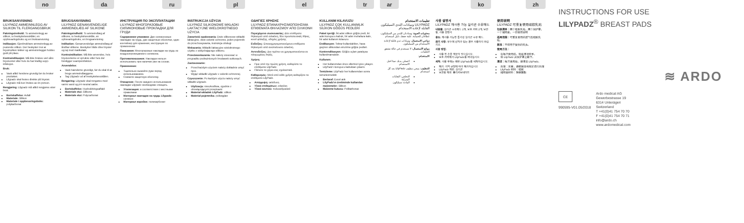no
BRUKSANVISNING
LILYPADZ AMMEINNLEGG AV SILIKON TIL FLERGANGSBRUK
Pakningsinnhold: To ammeinnlegg av silikon, to beskyttelsesskåler, en oppbevaringsboks og en bruksanvisning
Indikasjon: Gjenbrukbare ammeinnlegg av pustende silikon. Der beskytter mot at brystmelken lekker og ammeinnlegget holdes godt på plass.
Kontraindikasjon: Må ikke brukes ved såre brystvorter eller hvis du har kraftig sopp-infeksjon.
Bruk:
Vask alltid hendene grundig før du bruker produktet.
Lilypadz skal festes direkte på brystet.
Lilypadz må kun brukes av én person.
Rengjøring: Lilypadz må alltid rengjøres etter bruk.
Bortskaffelse: Avfall
Materiale: Silikon
Materiale i oppbevaringsboks: polykarbonat
da
BRUGSANVISNING
LILYPADZ GENANVENDELIGE AMMEINDLÆG AF SILIKONE
Pakningsindhold: To ammeindlæg af silikone, to beskyttelsesskåle, en opbevaringsboks, en brugsanvisning
Indikation: Genanvendelige ammeindlæg af åndbar silikone. Beskytter både dine bryster og tøj mod mælkelæk.
Kontraindikation: Må ikke anvendes, hvis brystvorterne er sprukne eller hvis der foreligger svampeinfektion.
Anvendelse:
Vask hænderne grundigt, før du skal til at bruge ammeindlæggene.
Tag Lilypadz ud af beskyttelsesskålen.
Rengøring: Lilypadz skal rengøres med varmt vand og pH-neutral sæbe.
Bortskaffelse: Husholdningsaffald
Materiale etui: Silikone
Materiale etui: Polycarbonat
ru
ИНСТРУКЦИЯ ПО ЭКСПЛУАТАЦИИ
LILYPADZ МНОГОРАЗОВЫЕ СИЛИКОНОВЫЕ ПРОКЛАДКИ ДЛЯ ГРУДИ
Содержимое упаковки: Две силиконовые накладки на грудь, две защитные оболочки, один контейнер для хранения, инструкция по применению
Показания: Многоразовые накладки на грудь из воздухопроницаемого силикона.
Противопоказания: Накладки нельзя использовать при наличии ран на сосках.
Применение:
Тщательно вымойте руки перед использованием.
Снимите защитную оболочку.
Очищение: После каждого использования накладки Lilypadz необходимо очищать.
Утилизация: в соответствии с местными правилами
Материал накладок на грудь Lilypadz: силикон
Материал коробки: поликарбонат
pl
INSTRUKCJA UŻYCIA
LILYPADZ SILIKONOWE WKŁADKI LAKTACYJNE WIELOKROTNEGO UŻYCIA
Zawartość opakowania: Dwie silikonowe wkładki laktacyjne, dwie osłonki ochronne, jeden pojemnik do przechowywania, instrukcja obsługi
Wskazania: Wkładki laktacyjne wielokrotnego użytku z oddychającego silikonu.
Przeciwwskazania: Nie należy stosować w przypadku podrażnionych brodawek sutkowych.
Zastosowanie:
Przed każdym użyciem należy dokładnie umyć ręce.
Wyjąć wkładki Lilypadz z osłonki ochronnej.
Czyszczenie: Po każdym użyciu należy umyć wkładki Lilypadz.
Utylizacja: nieszkodliwa, zgodnie z obowiązującymi przepisami
Materiał wkładek LilyPadz: silikon
Materiał pojemnika: poliwęglan
el
ΟΔΗΓΙΕΣ ΧΡΗΣΗΣ
LILYPADZ ΕΠΑΝΑΧΡΗΣΙΜΟΠΟΙΗΣΙΜΑ ΕΠΙΘΕΜΑΤΑ ΘΗΛΑΣΜΟΥ ΑΠΟ ΣΙΛΙΚΟΝΗ
Περιεχόμενο συσκευασίας: Δύο επιθέματα θηλασμού από σιλικόνη, δύο προστατευτικές θήκες, κουτί φύλαξης, οδηγίες χρήσης
Ενδείξεις: Επαναχρησιμοποιούμενα επιθέματα θηλασμού από αναπνέουσα σιλικόνη.
Αντενδείξεις: Δεν πρέπει να χρησιμοποιούνται σε πληγωμένες θηλές.
Χρήση:
Πριν από την πρώτη χρήση, καθαρίστε τα επιθέματα LilyPadz.
Πλένετε τα χέρια σας σχολαστικά.
Καθαρισμός: Μετά από κάθε χρήση καθαρίζετε τα επιθέματα LilyPadz.
Απόρριψη: ακίνδυνη
Υλικό επιθεμάτων: σιλικόνη
Υλικό κουτιού: πολυανθρακικό
tr
KULLANIM KILAVUZU
LILYPADZ ÇOK KULLANIMLIK SİLİKON GÖĞÜS PEDLERİ
Paket içeriği: İki adet silikon göğüs pedi, iki adet koruyucu kabuk, bir adet muhafaza kabı, bir adet kullanım kılavuzu
Endikasyon: Tekrar kullanılabilen, hava geçiren silikondan emzirme göğüs pedleri.
Kontrendikasyon: Göğüs uçları yaralıysa kullanılmamalıdır.
Kullanım:
Her kullanımdan önce ellerinizi iyice yıkayın.
LilyPadz'ı koruyucu kabuktan çıkarın.
Temizleme: LilyPadz her kullanımdan sonra temizlenmelidir.
Bertaraf: Evsel atık
LilyPadz'ın üretiminde kullanılan malzemeler: Silikon
Malzeme kutusu: Polikarbonat
ar
تعليمات الاستخدام
LILYPADZ وسادات الثدي السيليكون القابلة لإعادة الاستخدام
محتويات العبوة: وسادتان للثدي من السيليكون، غطاءان للحماية، علبة حفظ، دليل استخدام
دواعي الاستعمال: وسادات ثدي قابلة لإعادة الاستخدام من السيليكون.
موانع الاستعمال: لا تستخدم في حالة تشقق الحلمات.
الاستخدام:
اغسلي يديك جيدًا قبل الاستخدام.
التنظيف: ينبغي تنظيف LilyPadz بعد كل استخدام.
التخلص: النفايات المنزلية
المادة: سيليكون
ko
사용 설명서
LILYPADZ 재사용 가능 실리콘 수유패드
내용물: 실리콘 수유패드 2개, 보호 커버 2개, 보관함, 사용 설명서
용도: 재사용 가능한 통기성 실리콘 수유 패드.
금기 사항: 유두에 상처가 있는 경우 사용하지 마십시오.
사용 방법:
사용 전 손을 깨끗이 씻으십시오.
보호 커버에서 LilyPadz를 꺼내십시오.
세척: 사용 후에는 매번 LilyPadz를 세척하십시오.
폐기: 지역 규정에 따라 폐기하십시오
LilyPadz 재료: 실리콘
보관함 재료: 폴리카보네이트
zh
使用说明
LILYPADZ 可重复使用硅胶乳贴
包装清单：两个硅胶乳贴，两个保护罩，一个储物盒，一份使用说明
适用范围：可重复使用的透气性硅胶乳贴。
禁忌：不得用于受伤的乳头。
使用方法：
在每次使用前，彻底清洁双手。
将 LilyPadz 从保护罩上取下。
清洁：每次使用后，请清洁 LilyPadz。
处理：无害，请根据当地规定进行处理
LilyPadz 材料：硅胶
储物盒材料：聚碳酸酯
INSTRUCTIONS FOR USE
LILYPADZ<sup>®</sup> BREAST PADS
≋ ARDO
CE
990595-V01.05/2018
Ardo medical AG
Gewerbestrasse 19
6314 Unterägeri
Switzerland
T +41(0)41 754 70 70
F +41(0)41 754 70 71
info@ardo.ch
www.ardomedical.com